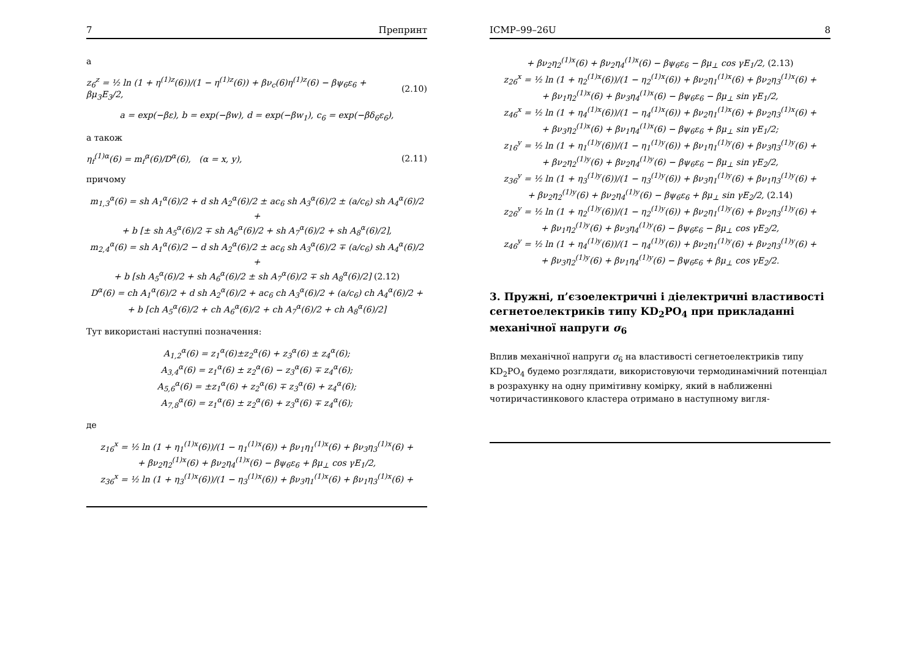7 Препринт
а
z<sub>6</sub><sup>z</sup> = ½ ln (1 + η<sup>(1)z</sup>(6))/(1 − η<sup>(1)z</sup>(6)) + βν<sub>c</sub>(6)η<sup>(1)z</sup>(6) − βψ<sub>6</sub>ε<sub>6</sub> + βμ<sub>3</sub>E<sub>3</sub>/2, (2.10)
a = exp(−βε), b = exp(−βw), d = exp(−βw<sub>1</sub>), c<sub>6</sub> = exp(−βδ<sub>6</sub>ε<sub>6</sub>),
а також
η<sub>f</sub><sup>(1)α</sup>(6) = m<sub>f</sub><sup>α</sup>(6)/D<sup>α</sup>(6), (α = x, y), (2.11)
причому
m<sub>1,3</sub><sup>α</sup>(6) = sh A<sub>1</sub><sup>α</sup>(6)/2 + d sh A<sub>2</sub><sup>α</sup>(6)/2 ± ac<sub>6</sub> sh A<sub>3</sub><sup>α</sup>(6)/2 ± (a/c<sub>6</sub>) sh A<sub>4</sub><sup>α</sup>(6)/2 +
+ b [± sh A<sub>5</sub><sup>α</sup>(6)/2 ∓ sh A<sub>6</sub><sup>α</sup>(6)/2 + sh A<sub>7</sub><sup>α</sup>(6)/2 + sh A<sub>8</sub><sup>α</sup>(6)/2],
m<sub>2,4</sub><sup>α</sup>(6) = sh A<sub>1</sub><sup>α</sup>(6)/2 − d sh A<sub>2</sub><sup>α</sup>(6)/2 ± ac<sub>6</sub> sh A<sub>3</sub><sup>α</sup>(6)/2 ∓ (a/c<sub>6</sub>) sh A<sub>4</sub><sup>α</sup>(6)/2 +
+ b [sh A<sub>5</sub><sup>α</sup>(6)/2 + sh A<sub>6</sub><sup>α</sup>(6)/2 ± sh A<sub>7</sub><sup>α</sup>(6)/2 ∓ sh A<sub>8</sub><sup>α</sup>(6)/2] (2.12)
D<sup>α</sup>(6) = ch A<sub>1</sub><sup>α</sup>(6)/2 + d sh A<sub>2</sub><sup>α</sup>(6)/2 + ac<sub>6</sub> ch A<sub>3</sub><sup>α</sup>(6)/2 + (a/c<sub>6</sub>) ch A<sub>4</sub><sup>α</sup>(6)/2 +
+ b [ch A<sub>5</sub><sup>α</sup>(6)/2 + ch A<sub>6</sub><sup>α</sup>(6)/2 + ch A<sub>7</sub><sup>α</sup>(6)/2 + ch A<sub>8</sub><sup>α</sup>(6)/2]
Тут використані наступні позначення:
A<sub>1,2</sub><sup>α</sup>(6) = z<sub>1</sub><sup>α</sup>(6)±z<sub>2</sub><sup>α</sup>(6) + z<sub>3</sub><sup>α</sup>(6) ± z<sub>4</sub><sup>α</sup>(6);
A<sub>3,4</sub><sup>α</sup>(6) = z<sub>1</sub><sup>α</sup>(6) ± z<sub>2</sub><sup>α</sup>(6) − z<sub>3</sub><sup>α</sup>(6) ∓ z<sub>4</sub><sup>α</sup>(6);
A<sub>5,6</sub><sup>α</sup>(6) = ±z<sub>1</sub><sup>α</sup>(6) + z<sub>2</sub><sup>α</sup>(6) ∓ z<sub>3</sub><sup>α</sup>(6) + z<sub>4</sub><sup>α</sup>(6);
A<sub>7,8</sub><sup>α</sup>(6) = z<sub>1</sub><sup>α</sup>(6) ± z<sub>2</sub><sup>α</sup>(6) + z<sub>3</sub><sup>α</sup>(6) ∓ z<sub>4</sub><sup>α</sup>(6);
де
z<sub>16</sub><sup>x</sup> = ½ ln (1 + η<sub>1</sub><sup>(1)x</sup>(6))/(1 − η<sub>1</sub><sup>(1)x</sup>(6)) + βν<sub>1</sub>η<sub>1</sub><sup>(1)x</sup>(6) + βν<sub>3</sub>η<sub>3</sub><sup>(1)x</sup>(6) +
+ βν<sub>2</sub>η<sub>2</sub><sup>(1)x</sup>(6) + βν<sub>2</sub>η<sub>4</sub><sup>(1)x</sup>(6) − βψ<sub>6</sub>ε<sub>6</sub> + βμ<sub>⊥</sub> cos γE<sub>1</sub>/2,
z<sub>36</sub><sup>x</sup> = ½ ln (1 + η<sub>3</sub><sup>(1)x</sup>(6))/(1 − η<sub>3</sub><sup>(1)x</sup>(6)) + βν<sub>3</sub>η<sub>1</sub><sup>(1)x</sup>(6) + βν<sub>1</sub>η<sub>3</sub><sup>(1)x</sup>(6) +
ICMP–99–26U 8
+ βν<sub>2</sub>η<sub>2</sub><sup>(1)x</sup>(6) + βν<sub>2</sub>η<sub>4</sub><sup>(1)x</sup>(6) − βψ<sub>6</sub>ε<sub>6</sub> − βμ<sub>⊥</sub> cos γE<sub>1</sub>/2, (2.13)
z<sub>26</sub><sup>x</sup> = ½ ln (1 + η<sub>2</sub><sup>(1)x</sup>(6))/(1 − η<sub>2</sub><sup>(1)x</sup>(6)) + βν<sub>2</sub>η<sub>1</sub><sup>(1)x</sup>(6) + βν<sub>2</sub>η<sub>3</sub><sup>(1)x</sup>(6) +
+ βν<sub>1</sub>η<sub>2</sub><sup>(1)x</sup>(6) + βν<sub>3</sub>η<sub>4</sub><sup>(1)x</sup>(6) − βψ<sub>6</sub>ε<sub>6</sub> − βμ<sub>⊥</sub> sin γE<sub>1</sub>/2,
z<sub>46</sub><sup>x</sup> = ½ ln (1 + η<sub>4</sub><sup>(1)x</sup>(6))/(1 − η<sub>4</sub><sup>(1)x</sup>(6)) + βν<sub>2</sub>η<sub>1</sub><sup>(1)x</sup>(6) + βν<sub>2</sub>η<sub>3</sub><sup>(1)x</sup>(6) +
+ βν<sub>3</sub>η<sub>2</sub><sup>(1)x</sup>(6) + βν<sub>1</sub>η<sub>4</sub><sup>(1)x</sup>(6) − βψ<sub>6</sub>ε<sub>6</sub> + βμ<sub>⊥</sub> sin γE<sub>1</sub>/2;
z<sub>16</sub><sup>y</sup> = ½ ln (1 + η<sub>1</sub><sup>(1)y</sup>(6))/(1 − η<sub>1</sub><sup>(1)y</sup>(6)) + βν<sub>1</sub>η<sub>1</sub><sup>(1)y</sup>(6) + βν<sub>3</sub>η<sub>3</sub><sup>(1)y</sup>(6) +
+ βν<sub>2</sub>η<sub>2</sub><sup>(1)y</sup>(6) + βν<sub>2</sub>η<sub>4</sub><sup>(1)y</sup>(6) − βψ<sub>6</sub>ε<sub>6</sub> − βμ<sub>⊥</sub> sin γE<sub>2</sub>/2,
z<sub>36</sub><sup>y</sup> = ½ ln (1 + η<sub>3</sub><sup>(1)y</sup>(6))/(1 − η<sub>3</sub><sup>(1)y</sup>(6)) + βν<sub>3</sub>η<sub>1</sub><sup>(1)y</sup>(6) + βν<sub>1</sub>η<sub>3</sub><sup>(1)y</sup>(6) +
+ βν<sub>2</sub>η<sub>2</sub><sup>(1)y</sup>(6) + βν<sub>2</sub>η<sub>4</sub><sup>(1)y</sup>(6) − βψ<sub>6</sub>ε<sub>6</sub> + βμ<sub>⊥</sub> sin γE<sub>2</sub>/2, (2.14)
z<sub>26</sub><sup>y</sup> = ½ ln (1 + η<sub>2</sub><sup>(1)y</sup>(6))/(1 − η<sub>2</sub><sup>(1)y</sup>(6)) + βν<sub>2</sub>η<sub>1</sub><sup>(1)y</sup>(6) + βν<sub>2</sub>η<sub>3</sub><sup>(1)y</sup>(6) +
+ βν<sub>1</sub>η<sub>2</sub><sup>(1)y</sup>(6) + βν<sub>3</sub>η<sub>4</sub><sup>(1)y</sup>(6) − βψ<sub>6</sub>ε<sub>6</sub> − βμ<sub>⊥</sub> cos γE<sub>2</sub>/2,
z<sub>46</sub><sup>y</sup> = ½ ln (1 + η<sub>4</sub><sup>(1)y</sup>(6))/(1 − η<sub>4</sub><sup>(1)y</sup>(6)) + βν<sub>2</sub>η<sub>1</sub><sup>(1)y</sup>(6) + βν<sub>2</sub>η<sub>3</sub><sup>(1)y</sup>(6) +
+ βν<sub>3</sub>η<sub>2</sub><sup>(1)y</sup>(6) + βν<sub>1</sub>η<sub>4</sub><sup>(1)y</sup>(6) − βψ<sub>6</sub>ε<sub>6</sub> + βμ<sub>⊥</sub> cos γE<sub>2</sub>/2.
3. Пружні, п’єзоелектричні і діелектричні властивості сегнетоелектриків типу KD<sub>2</sub>PO<sub>4</sub> при прикладанні механічної напруги σ<sub>6</sub>
Вплив механічної напруги σ<sub>6</sub> на властивості сегнетоелектриків типу KD<sub>2</sub>PO<sub>4</sub> будемо розглядати, використовуючи термодинамічний потенціал в розрахунку на одну примітивну комірку, який в наближенні чотиричастинкового кластера отримано в наступному вигля-